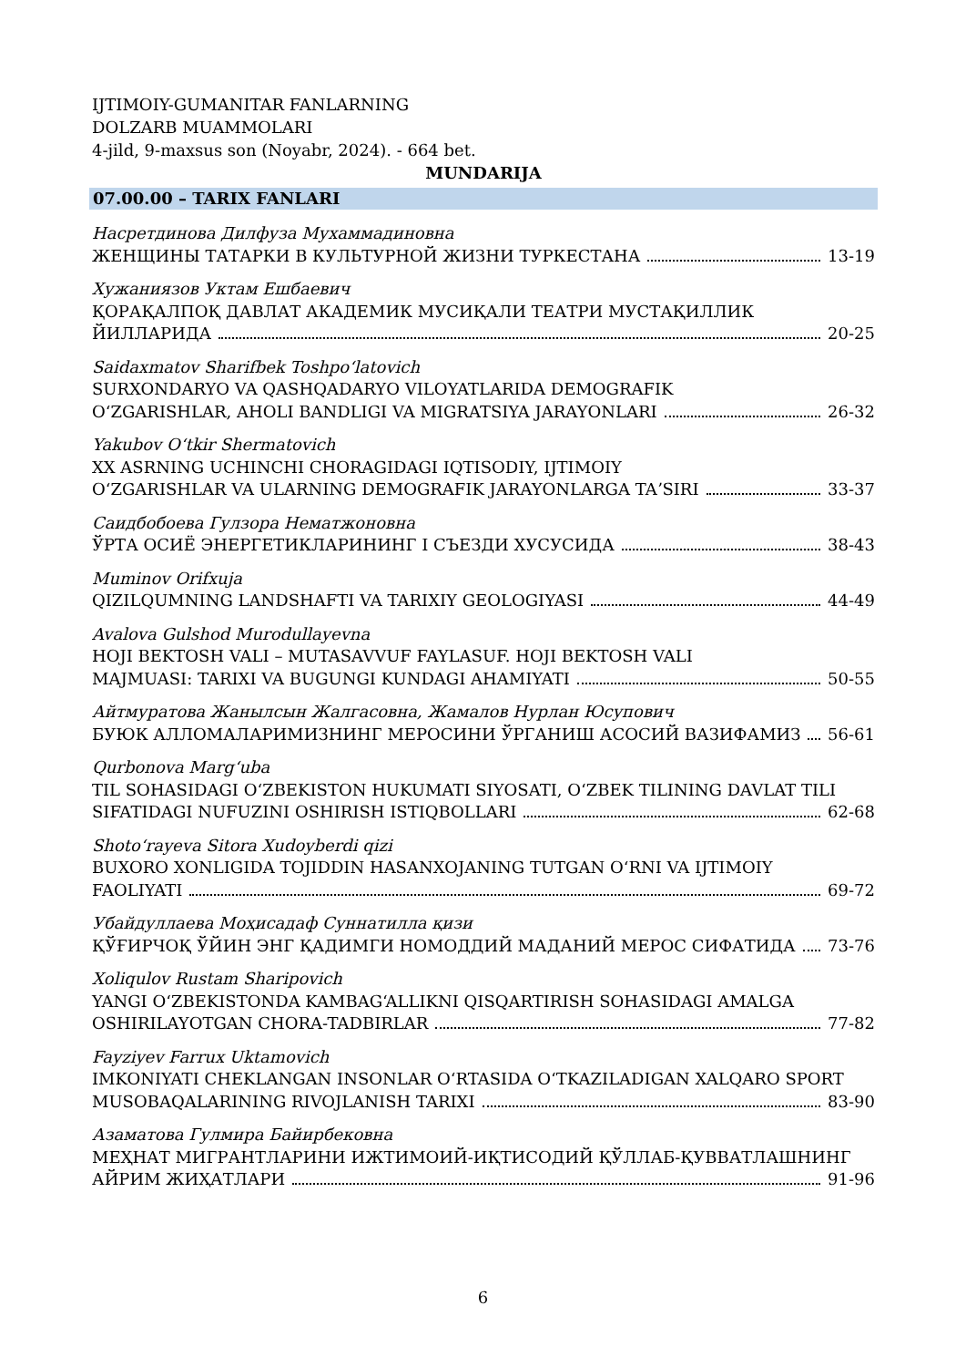IJTIMOIY-GUMANITAR FANLARNING
DOLZARB MUAMMOLARI
4-jild, 9-maxsus son (Noyabr, 2024). - 664 bet.
MUNDARIJA
07.00.00 – TARIX FANLARI
Насретдинова Дилфуза Мухаммадиновна
ЖЕНЩИНЫ ТАТАРКИ В КУЛЬТУРНОЙ ЖИЗНИ ТУРКЕСТАНА 13-19
Хужаниязов Уктам Ешбаевич
ҚОРАҚАЛПОҚ ДАВЛАТ АКАДЕМИК МУСИҚАЛИ ТЕАТРИ МУСТАҚИЛЛИК
ЙИЛЛАРИДА 20-25
Saidaxmatov Sharifbek Toshpoʻlatovich
SURXONDARYO VA QASHQADARYO VILOYATLARIDA DEMOGRAFIK
OʻZGARISHLAR, AHOLI BANDLIGI VA MIGRATSIYA JARAYONLARI 26-32
Yakubov Oʻtkir Shermatovich
XX ASRNING UCHINCHI CHORAGIDAGI IQTISODIY, IJTIMOIY
OʻZGARISHLAR VA ULARNING DEMOGRAFIK JARAYONLARGA TAʼSIRI 33-37
Саидбобоева Гулзора Нематжоновна
ЎРТА ОСИЁ ЭНЕРГЕТИКЛАРИНИНГ I СЪЕЗДИ ХУСУСИДА 38-43
Muminov Orifxuja
QIZILQUMNING LANDSHAFTI VA TARIXIY GEOLOGIYASI 44-49
Avalova Gulshod Murodullayevna
HOJI BEKTOSH VALI – MUTASAVVUF FAYLASUF. HOJI BEKTOSH VALI
MAJMUASI: TARIXI VA BUGUNGI KUNDAGI AHAMIYATI 50-55
Айтмуратова Жанылсын Жалгасовна, Жамалов Нурлан Юсупович
БУЮК АЛЛОМАЛАРИМИЗНИНГ МЕРОСИНИ ЎРГАНИШ АСОСИЙ ВАЗИФАМИЗ 56-61
Qurbonova Margʻuba
TIL SOHASIDAGI OʻZBEKISTON HUKUMATI SIYOSATI, OʻZBEK TILINING DAVLAT TILI
SIFATIDAGI NUFUZINI OSHIRISH ISTIQBOLLARI 62-68
Shotoʻrayeva Sitora Xudoyberdi qizi
BUXORO XONLIGIDA TOJIDDIN HASANXOJANING TUTGAN OʻRNI VA IJTIMOIY
FAOLIYATI 69-72
Убайдуллаева Моҳисадаф Суннатилла қизи
ҚЎҒИРЧОҚ ЎЙИН ЭНГ ҚАДИМГИ НОМОДДИЙ МАДАНИЙ МЕРОС СИФАТИДА 73-76
Xoliqulov Rustam Sharipovich
YANGI OʻZBEKISTONDA KAMBAGʻALLIKNI QISQARTIRISH SOHASIDAGI AMALGA
OSHIRILAYOTGAN CHORA-TADBIRLAR 77-82
Fayziyev Farrux Uktamovich
IMKONIYATI CHEKLANGAN INSONLAR OʻRTASIDA OʻTKAZILADIGAN XALQARO SPORT
MUSOBAQALARINING RIVOJLANISH TARIXI 83-90
Азаматова Гулмира Байирбековна
МЕҲНАТ МИГРАНТЛАРИНИ ИЖТИМОИЙ-ИҚТИСОДИЙ ҚЎЛЛАБ-ҚУВВАТЛАШНИНГ
АЙРИМ ЖИҲАТЛАРИ 91-96
6